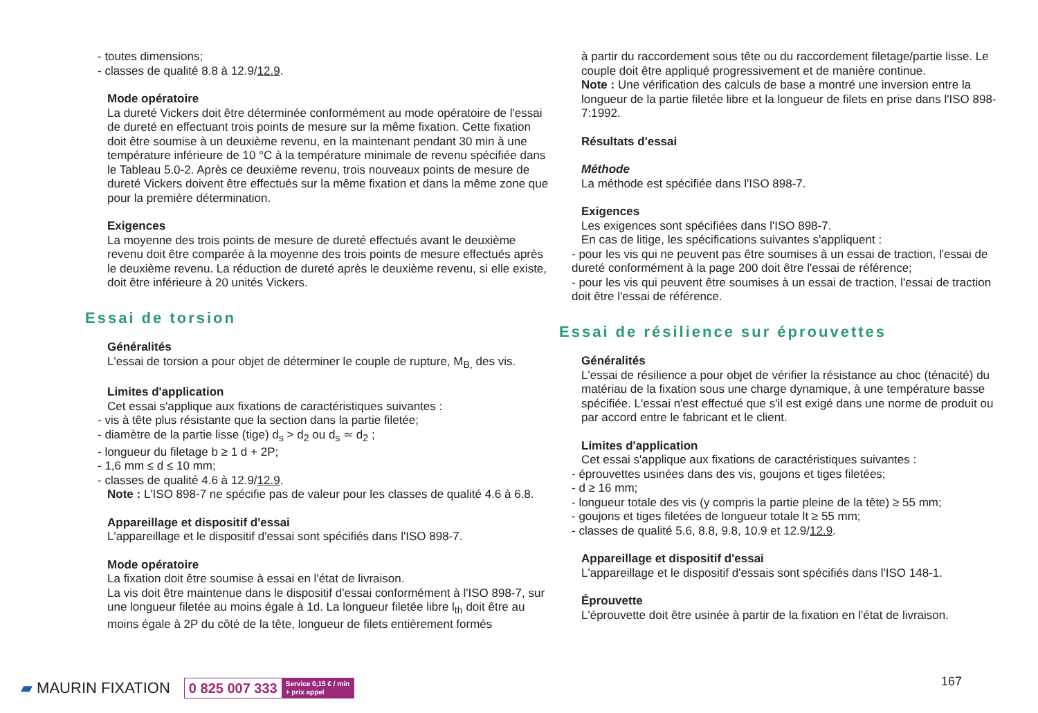- toutes dimensions;
- classes de qualité 8.8 à 12.9/12.9.
Mode opératoire
La dureté Vickers doit être déterminée conformément au mode opératoire de l'essai de dureté en effectuant trois points de mesure sur la même fixation. Cette fixation doit être soumise à un deuxième revenu, en la maintenant pendant 30 min à une température inférieure de 10 °C à la température minimale de revenu spécifiée dans le Tableau 5.0-2. Après ce deuxième revenu, trois nouveaux points de mesure de dureté Vickers doivent être effectués sur la même fixation et dans la même zone que pour la première détermination.
Exigences
La moyenne des trois points de mesure de dureté effectués avant le deuxième revenu doit être comparée à la moyenne des trois points de mesure effectués après le deuxième revenu. La réduction de dureté après le deuxième revenu, si elle existe, doit être inférieure à 20 unités Vickers.
Essai de torsion
Généralités
L'essai de torsion a pour objet de déterminer le couple de rupture, M<sub>B,</sub> des vis.
Limites d'application
Cet essai s'applique aux fixations de caractéristiques suivantes :
- vis à tête plus résistante que la section dans la partie filetée;
- diamètre de la partie lisse (tige) d<sub>s</sub> > d<sub>2</sub> ou d<sub>s</sub> ≃ d<sub>2</sub> ;
- longueur du filetage b ≥ 1 d + 2P;
- 1,6 mm ≤ d ≤ 10 mm;
- classes de qualité 4.6 à 12.9/12.9.
Note : L'ISO 898-7 ne spécifie pas de valeur pour les classes de qualité 4.6 à 6.8.
Appareillage et dispositif d'essai
L'appareillage et le dispositif d'essai sont spécifiés dans l'ISO 898-7.
Mode opératoire
La fixation doit être soumise à essai en l'état de livraison.
La vis doit être maintenue dans le dispositif d'essai conformément à l'ISO 898-7, sur une longueur filetée au moins égale à 1d. La longueur filetée libre l<sub>th</sub> doit être au moins égale à 2P du côté de la tête, longueur de filets entièrement formés
à partir du raccordement sous tête ou du raccordement filetage/partie lisse. Le couple doit être appliqué progressivement et de manière continue.
Note : Une vérification des calculs de base a montré une inversion entre la longueur de la partie filetée libre et la longueur de filets en prise dans l'ISO 898-7:1992.
Résultats d'essai
Méthode
La méthode est spécifiée dans l'ISO 898-7.
Exigences
Les exigences sont spécifiées dans l'ISO 898-7.
En cas de litige, les spécifications suivantes s'appliquent :
- pour les vis qui ne peuvent pas être soumises à un essai de traction, l'essai de dureté conformément à la page 200 doit être l'essai de référence;
- pour les vis qui peuvent être soumises à un essai de traction, l'essai de traction doit être l'essai de référence.
Essai de résilience sur éprouvettes
Généralités
L'essai de résilience a pour objet de vérifier la résistance au choc (ténacité) du matériau de la fixation sous une charge dynamique, à une température basse spécifiée. L'essai n'est effectué que s'il est exigé dans une norme de produit ou par accord entre le fabricant et le client.
Limites d'application
Cet essai s'applique aux fixations de caractéristiques suivantes :
- éprouvettes usinées dans des vis, goujons et tiges filetées;
- d ≥ 16 mm;
- longueur totale des vis (y compris la partie pleine de la tête) ≥ 55 mm;
- goujons et tiges filetées de longueur totale lt ≥ 55 mm;
- classes de qualité 5.6, 8.8, 9.8, 10.9 et 12.9/12.9.
Appareillage et dispositif d'essai
L'appareillage et le dispositif d'essais sont spécifiés dans l'ISO 148-1.
Éprouvette
L'éprouvette doit être usinée à partir de la fixation en l'état de livraison.
▰ MAURIN FIXATION
0 825 007 333 Service 0,15 € / min
+ prix appel
167